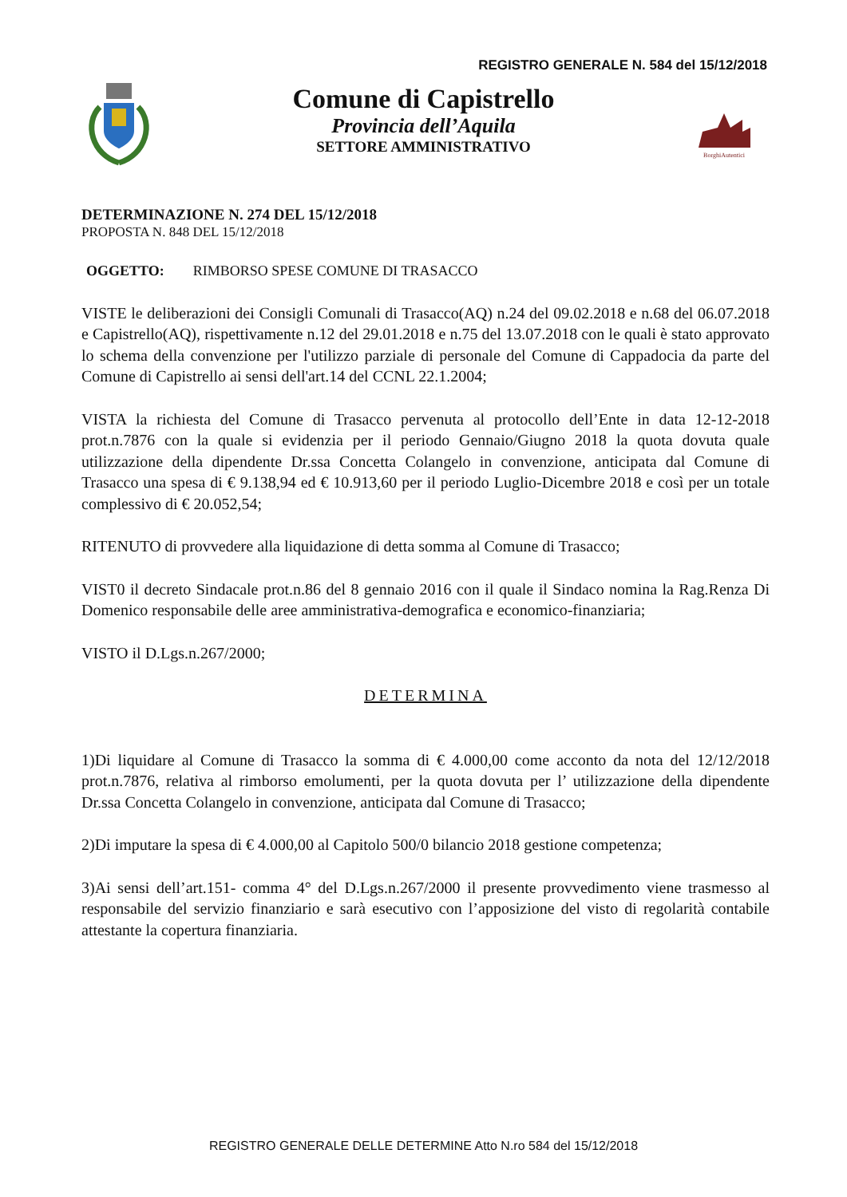REGISTRO GENERALE N. 584 del 15/12/2018
Comune di Capistrello
Provincia dell’Aquila
SETTORE AMMINISTRATIVO
BorghiAutentici
DETERMINAZIONE N. 274 DEL 15/12/2018
PROPOSTA N. 848 DEL 15/12/2018
OGGETTO: RIMBORSO SPESE COMUNE DI TRASACCO
VISTE le deliberazioni dei Consigli Comunali di Trasacco(AQ) n.24 del 09.02.2018 e n.68 del 06.07.2018 e Capistrello(AQ), rispettivamente n.12 del 29.01.2018 e n.75 del 13.07.2018 con le quali è stato approvato lo schema della convenzione per l'utilizzo parziale di personale del Comune di Cappadocia da parte del Comune di Capistrello ai sensi dell'art.14 del CCNL 22.1.2004;
VISTA la richiesta del Comune di Trasacco pervenuta al protocollo dell’Ente in data 12-12-2018 prot.n.7876 con la quale si evidenzia per il periodo Gennaio/Giugno 2018 la quota dovuta quale utilizzazione della dipendente Dr.ssa Concetta Colangelo in convenzione, anticipata dal Comune di Trasacco una spesa di € 9.138,94 ed € 10.913,60 per il periodo Luglio-Dicembre 2018 e così per un totale complessivo di € 20.052,54;
RITENUTO di provvedere alla liquidazione di detta somma al Comune di Trasacco;
VIST0 il decreto Sindacale prot.n.86 del 8 gennaio 2016 con il quale il Sindaco nomina la Rag.Renza Di Domenico responsabile delle aree amministrativa-demografica e economico-finanziaria;
VISTO il D.Lgs.n.267/2000;
DETERMINA
1)Di liquidare al Comune di Trasacco la somma di € 4.000,00 come acconto da nota del 12/12/2018 prot.n.7876, relativa al rimborso emolumenti, per la quota dovuta per l’ utilizzazione della dipendente Dr.ssa Concetta Colangelo in convenzione, anticipata dal Comune di Trasacco;
2)Di imputare la spesa di € 4.000,00 al Capitolo 500/0 bilancio 2018 gestione competenza;
3)Ai sensi dell’art.151- comma 4° del D.Lgs.n.267/2000 il presente provvedimento viene trasmesso al responsabile del servizio finanziario e sarà esecutivo con l’apposizione del visto di regolarità contabile attestante la copertura finanziaria.
REGISTRO GENERALE DELLE DETERMINE Atto N.ro 584 del 15/12/2018